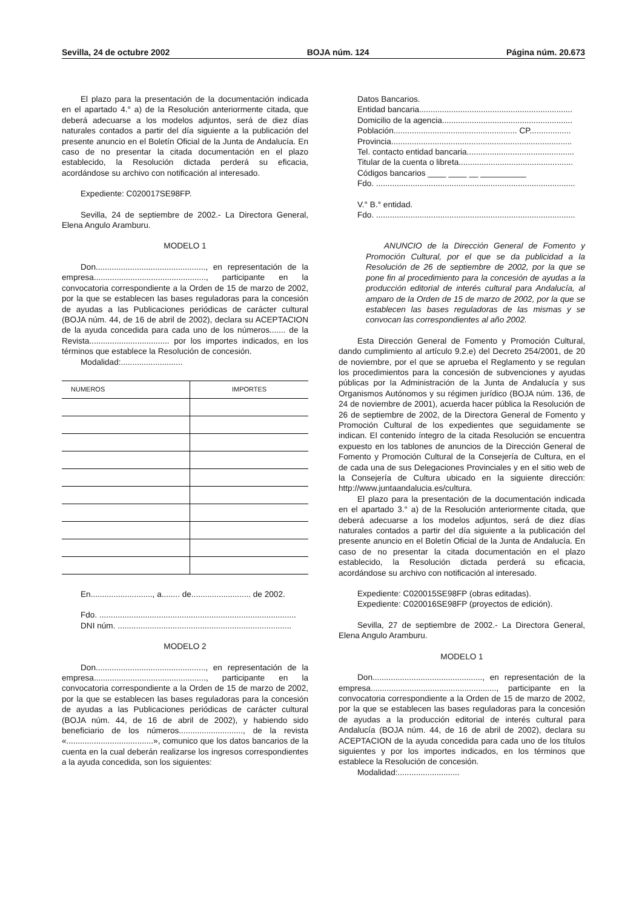Sevilla, 24 de octubre 2002 BOJA núm. 124 Página núm. 20.673
El plazo para la presentación de la documentación indicada en el apartado 4.° a) de la Resolución anteriormente citada, que deberá adecuarse a los modelos adjuntos, será de diez días naturales contados a partir del día siguiente a la publicación del presente anuncio en el Boletín Oficial de la Junta de Andalucía. En caso de no presentar la citada documentación en el plazo establecido, la Resolución dictada perderá su eficacia, acordándose su archivo con notificación al interesado.
Expediente: C020017SE98FP.
Sevilla, 24 de septiembre de 2002.- La Directora General, Elena Angulo Aramburu.
MODELO 1
Don................................................, en representación de la empresa................................................., participante en la convocatoria correspondiente a la Orden de 15 de marzo de 2002, por la que se establecen las bases reguladoras para la concesión de ayudas a las Publicaciones periódicas de carácter cultural (BOJA núm. 44, de 16 de abril de 2002), declara su ACEPTACION de la ayuda concedida para cada uno de los números....... de la Revista................................... por los importes indicados, en los términos que establece la Resolución de concesión.
Modalidad:...........................
| NUMEROS | IMPORTES |
| --- | --- |
En..........................., a........ de.......................... de 2002.
Fdo. ......................................................................................
DNI núm. ............................................................................
MODELO 2
Don................................................, en representación de la empresa................................................., participante en la convocatoria correspondiente a la Orden de 15 de marzo de 2002, por la que se establecen las bases reguladoras para la concesión de ayudas a las Publicaciones periódicas de carácter cultural (BOJA núm. 44, de 16 de abril de 2002), y habiendo sido beneficiario de los números............................, de la revista «......................................», comunico que los datos bancarios de la cuenta en la cual deberán realizarse los ingresos correspondientes a la ayuda concedida, son los siguientes:
Datos Bancarios.
Entidad bancaria...................................................................
Domicilio de la agencia.........................................................
Población...................................................... CP..................
Provincia...............................................................................
Tel. contacto entidad bancaria...............................................
Titular de la cuenta o libreta..................................................
Códigos bancarios ____ ____ __ __________
Fdo. .......................................................................................
V.° B.° entidad.
Fdo. .......................................................................................
ANUNCIO de la Dirección General de Fomento y Promoción Cultural, por el que se da publicidad a la Resolución de 26 de septiembre de 2002, por la que se pone fin al procedimiento para la concesión de ayudas a la producción editorial de interés cultural para Andalucía, al amparo de la Orden de 15 de marzo de 2002, por la que se establecen las bases reguladoras de las mismas y se convocan las correspondientes al año 2002.
Esta Dirección General de Fomento y Promoción Cultural, dando cumplimiento al artículo 9.2.e) del Decreto 254/2001, de 20 de noviembre, por el que se aprueba el Reglamento y se regulan los procedimientos para la concesión de subvenciones y ayudas públicas por la Administración de la Junta de Andalucía y sus Organismos Autónomos y su régimen jurídico (BOJA núm. 136, de 24 de noviembre de 2001), acuerda hacer pública la Resolución de 26 de septiembre de 2002, de la Directora General de Fomento y Promoción Cultural de los expedientes que seguidamente se indican. El contenido íntegro de la citada Resolución se encuentra expuesto en los tablones de anuncios de la Dirección General de Fomento y Promoción Cultural de la Consejería de Cultura, en el de cada una de sus Delegaciones Provinciales y en el sitio web de la Consejería de Cultura ubicado en la siguiente dirección: http://www.juntaandalucia.es/cultura.
El plazo para la presentación de la documentación indicada en el apartado 3.° a) de la Resolución anteriormente citada, que deberá adecuarse a los modelos adjuntos, será de diez días naturales contados a partir del día siguiente a la publicación del presente anuncio en el Boletín Oficial de la Junta de Andalucía. En caso de no presentar la citada documentación en el plazo establecido, la Resolución dictada perderá su eficacia, acordándose su archivo con notificación al interesado.
Expediente: C020015SE98FP (obras editadas).
Expediente: C020016SE98FP (proyectos de edición).
Sevilla, 27 de septiembre de 2002.- La Directora General, Elena Angulo Aramburu.
MODELO 1
Don................................................, en representación de la empresa......................................................., participante en la convocatoria correspondiente a la Orden de 15 de marzo de 2002, por la que se establecen las bases reguladoras para la concesión de ayudas a la producción editorial de interés cultural para Andalucía (BOJA núm. 44, de 16 de abril de 2002), declara su ACEPTACION de la ayuda concedida para cada uno de los títulos siguientes y por los importes indicados, en los términos que establece la Resolución de concesión.
Modalidad:...........................